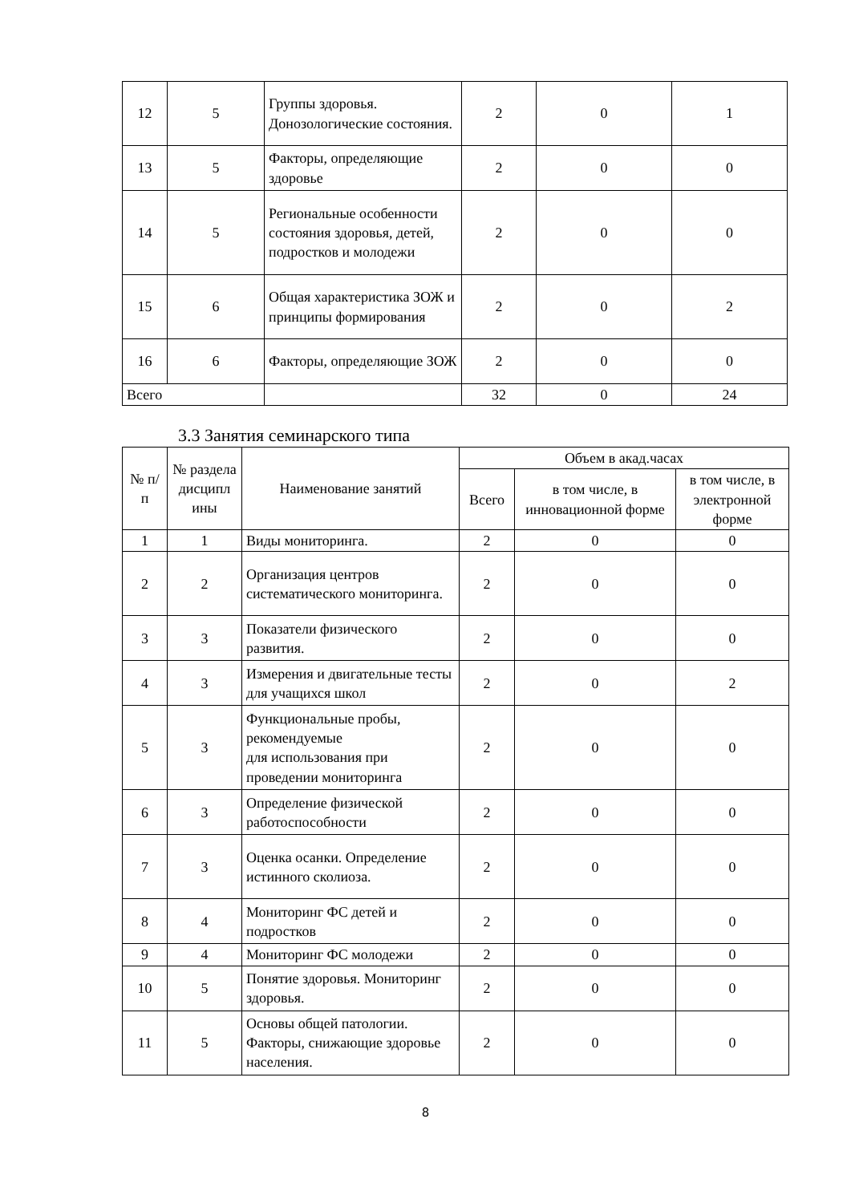| 12 | 5 | Группы здоровья. Донозологические состояния. | 2 | 0 | 1 |
| 13 | 5 | Факторы, определяющие здоровье | 2 | 0 | 0 |
| 14 | 5 | Региональные особенности состояния здоровья, детей, подростков и молодежи | 2 | 0 | 0 |
| 15 | 6 | Общая характеристика ЗОЖ и принципы формирования | 2 | 0 | 2 |
| 16 | 6 | Факторы, определяющие ЗОЖ | 2 | 0 | 0 |
| Всего | | | 32 | 0 | 24 |
3.3 Занятия семинарского типа
| № п/п | № раздела дисципл ины | Наименование занятий | Объем в акад.часах | | |
| --- | --- | --- | --- | --- | --- |
| | | | Всего | в том числе, в инновационной форме | в том числе, в электронной форме |
| 1 | 1 | Виды мониторинга. | 2 | 0 | 0 |
| 2 | 2 | Организация центров систематического мониторинга. | 2 | 0 | 0 |
| 3 | 3 | Показатели физического развития. | 2 | 0 | 0 |
| 4 | 3 | Измерения и двигательные тесты для учащихся школ | 2 | 0 | 2 |
| 5 | 3 | Функциональные пробы, рекомендуемые для использования при проведении мониторинга | 2 | 0 | 0 |
| 6 | 3 | Определение физической работоспособности | 2 | 0 | 0 |
| 7 | 3 | Оценка осанки. Определение истинного сколиоза. | 2 | 0 | 0 |
| 8 | 4 | Мониторинг ФС детей и подростков | 2 | 0 | 0 |
| 9 | 4 | Мониторинг ФС молодежи | 2 | 0 | 0 |
| 10 | 5 | Понятие здоровья. Мониторинг здоровья. | 2 | 0 | 0 |
| 11 | 5 | Основы общей патологии. Факторы, снижающие здоровье населения. | 2 | 0 | 0 |
8